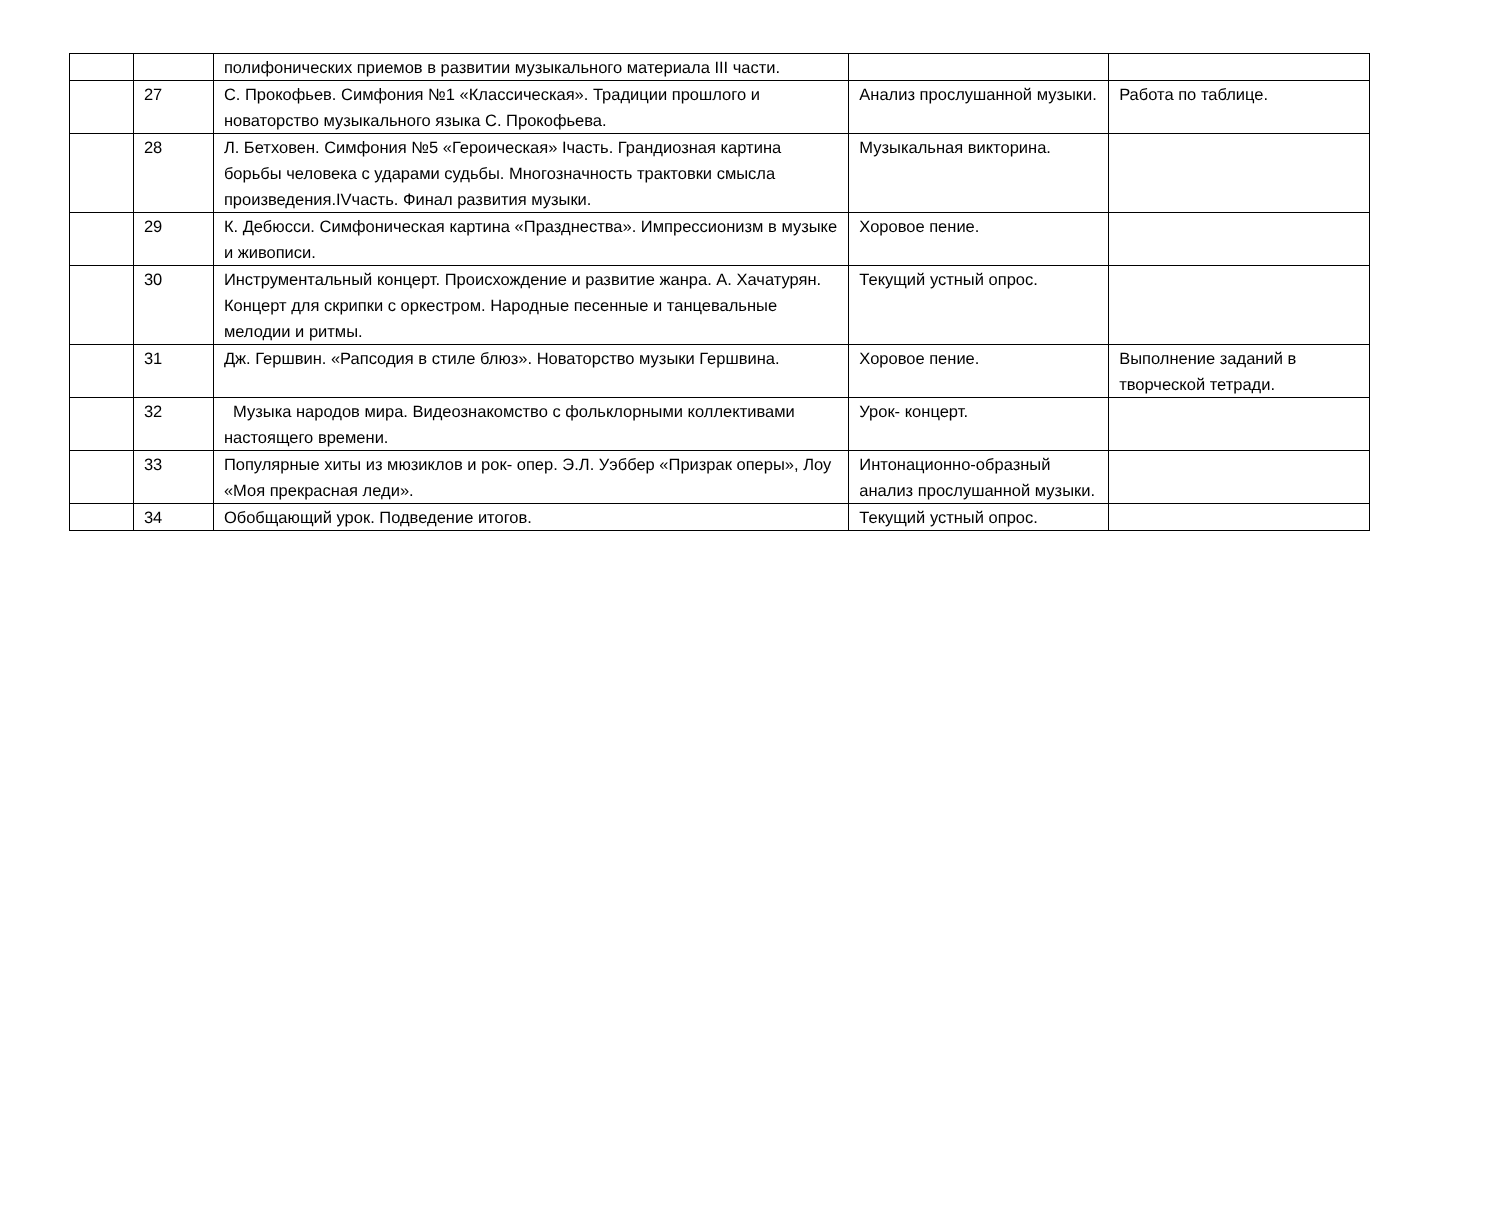| | | полифонических приемов в развитии музыкального материала III части. | | |
| | 27 | С. Прокофьев. Симфония №1 «Классическая». Традиции прошлого и новаторство музыкального языка С. Прокофьева. | Анализ прослушанной музыки. | Работа по таблице. |
| | 28 | Л. Бетховен. Симфония №5 «Героическая» Iчасть. Грандиозная картина борьбы человека с ударами судьбы. Многозначность трактовки смысла произведения.IVчасть. Финал развития музыки. | Музыкальная викторина. | |
| | 29 | К. Дебюсси. Симфоническая картина «Празднества». Импрессионизм в музыке и живописи. | Хоровое пение. | |
| | 30 | Инструментальный концерт. Происхождение и развитие жанра. А. Хачатурян. Концерт для скрипки с оркестром. Народные песенные и танцевальные мелодии и ритмы. | Текущий устный опрос. | |
| | 31 | Дж. Гершвин. «Рапсодия в стиле блюз». Новаторство музыки Гершвина. | Хоровое пение. | Выполнение заданий в творческой тетради. |
| | 32 | Музыка народов мира. Видеознакомство с фольклорными коллективами настоящего времени. | Урок- концерт. | |
| | 33 | Популярные хиты из мюзиклов и рок- опер. Э.Л. Уэббер «Призрак оперы», Лоу «Моя прекрасная леди». | Интонационно-образный анализ прослушанной музыки. | |
| | 34 | Обобщающий урок. Подведение итогов. | Текущий устный опрос. | |